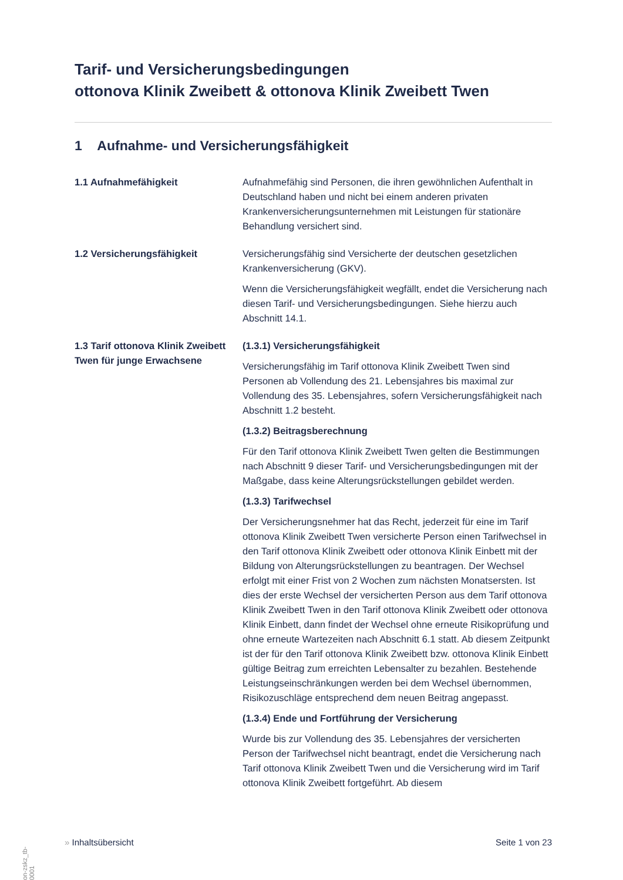Tarif- und Versicherungsbedingungen
ottonova Klinik Zweibett & ottonova Klinik Zweibett Twen
1 Aufnahme- und Versicherungsfähigkeit
1.1 Aufnahmefähigkeit Aufnahmefähig sind Personen, die ihren gewöhnlichen Aufenthalt in Deutschland haben und nicht bei einem anderen privaten Krankenversicherungsunternehmen mit Leistungen für stationäre Behandlung versichert sind.
1.2 Versicherungsfähigkeit Versicherungsfähig sind Versicherte der deutschen gesetzlichen Krankenversicherung (GKV).
Wenn die Versicherungsfähigkeit wegfällt, endet die Versicherung nach diesen Tarif- und Versicherungsbedingungen. Siehe hierzu auch Abschnitt 14.1.
1.3 Tarif ottonova Klinik Zweibett Twen für junge Erwachsene
(1.3.1) Versicherungsfähigkeit
Versicherungsfähig im Tarif ottonova Klinik Zweibett Twen sind Personen ab Vollendung des 21. Lebensjahres bis maximal zur Vollendung des 35. Lebensjahres, sofern Versicherungsfähigkeit nach Abschnitt 1.2 besteht.
(1.3.2) Beitragsberechnung
Für den Tarif ottonova Klinik Zweibett Twen gelten die Bestimmungen nach Abschnitt 9 dieser Tarif- und Versicherungsbedingungen mit der Maßgabe, dass keine Alterungsrückstellungen gebildet werden.
(1.3.3) Tarifwechsel
Der Versicherungsnehmer hat das Recht, jederzeit für eine im Tarif ottonova Klinik Zweibett Twen versicherte Person einen Tarifwechsel in den Tarif ottonova Klinik Zweibett oder ottonova Klinik Einbett mit der Bildung von Alterungsrückstellungen zu beantragen. Der Wechsel erfolgt mit einer Frist von 2 Wochen zum nächsten Monatsersten. Ist dies der erste Wechsel der versicherten Person aus dem Tarif ottonova Klinik Zweibett Twen in den Tarif ottonova Klinik Zweibett oder ottonova Klinik Einbett, dann findet der Wechsel ohne erneute Risikoprüfung und ohne erneute Wartezeiten nach Abschnitt 6.1 statt. Ab diesem Zeitpunkt ist der für den Tarif ottonova Klinik Zweibett bzw. ottonova Klinik Einbett gültige Beitrag zum erreichten Lebensalter zu bezahlen. Bestehende Leistungseinschränkungen werden bei dem Wechsel übernommen, Risikozuschläge entsprechend dem neuen Beitrag angepasst.
(1.3.4) Ende und Fortführung der Versicherung
Wurde bis zur Vollendung des 35. Lebensjahres der versicherten Person der Tarifwechsel nicht beantragt, endet die Versicherung nach Tarif ottonova Klinik Zweibett Twen und die Versicherung wird im Tarif ottonova Klinik Zweibett fortgeführt. Ab diesem
on-zskz_tb-0001
» Inhaltsübersicht Seite 1 von 23